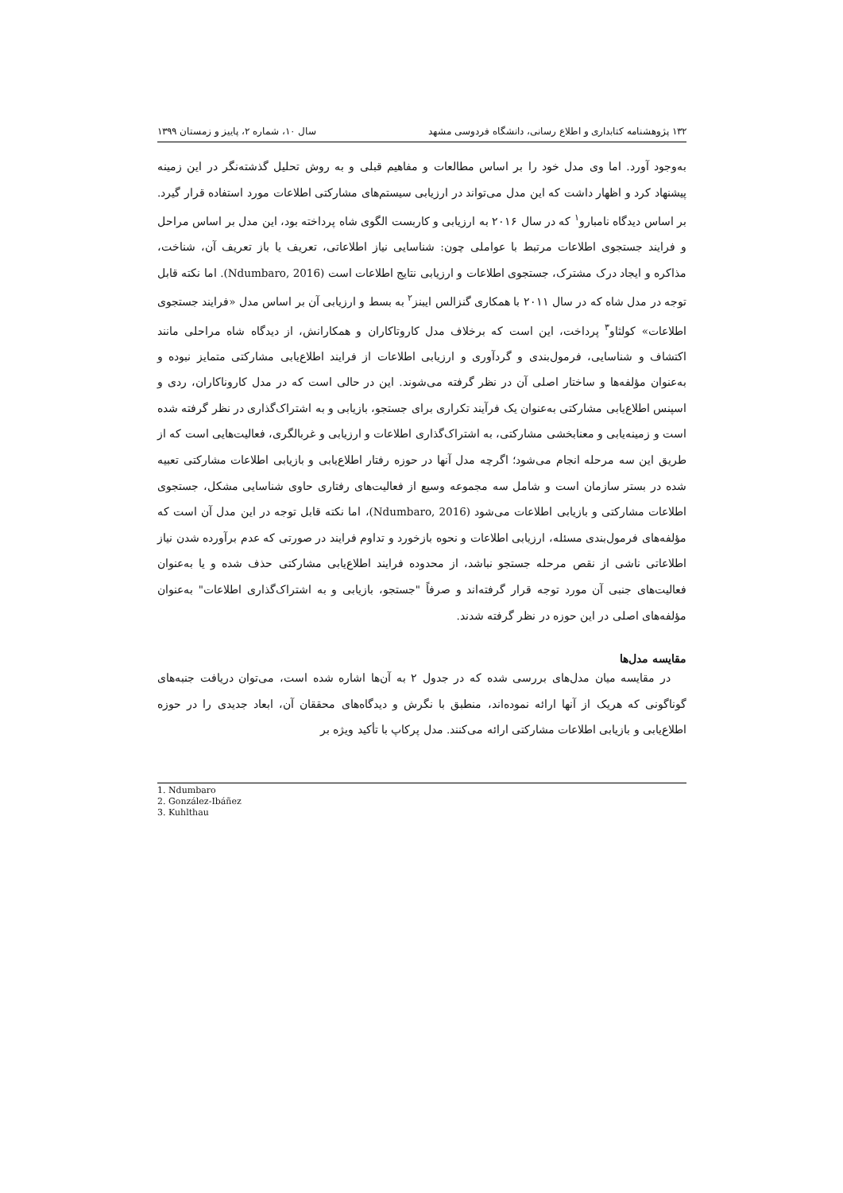۱۳۲ پژوهشنامه کتابداری و اطلاع رسانی، دانشگاه فردوسی مشهد سال ۱۰، شماره ۲، پاییز و زمستان ۱۳۹۹
به‌وجود آورد. اما وی مدل خود را بر اساس مطالعات و مفاهیم قبلی و به روش تحلیل گذشته‌نگر در این زمینه پیشنهاد کرد و اظهار داشت که این مدل می‌تواند در ارزیابی سیستم‌های مشارکتی اطلاعات مورد استفاده قرار گیرد. بر اساس دیدگاه نامبارو<sup>۱</sup> که در سال ۲۰۱۶ به ارزیابی و کاربست الگوی شاه پرداخته بود، این مدل بر اساس مراحل و فرایند جستجوی اطلاعات مرتبط با عواملی چون: شناسایی نیاز اطلاعاتی، تعریف یا باز تعریف آن، شناخت، مذاکره و ایجاد درک مشترک، جستجوی اطلاعات و ارزیابی نتایج اطلاعات است (Ndumbaro, 2016). اما نکته قابل توجه در مدل شاه که در سال ۲۰۱۱ با همکاری گنزالس ایبنز<sup>۲</sup> به بسط و ارزیابی آن بر اساس مدل «فرایند جستجوی اطلاعات» کولثاو<sup>۳</sup> پرداخت، این است که برخلاف مدل کاروتاکاران و همکارانش، از دیدگاه شاه مراحلی مانند اکتشاف و شناسایی، فرمول‌بندی و گردآوری و ارزیابی اطلاعات از فرایند اطلاع‌یابی مشارکتی متمایز نبوده و به‌عنوان مؤلفه‌ها و ساختار اصلی آن در نظر گرفته می‌شوند. این در حالی است که در مدل کاروناکاران، ردی و اسپنس اطلاع‌یابی مشارکتی به‌عنوان یک فرآیند تکراری برای جستجو، بازیابی و به اشتراک‌گذاری در نظر گرفته شده است و زمینه‌یابی و معنابخشی مشارکتی، به اشتراک‌گذاری اطلاعات و ارزیابی و غربالگری، فعالیت‌هایی است که از طریق این سه مرحله انجام می‌شود؛ اگرچه مدل آنها در حوزه رفتار اطلاع‌یابی و بازیابی اطلاعات مشارکتی تعبیه شده در بستر سازمان است و شامل سه مجموعه وسیع از فعالیت‌های رفتاری حاوی شناسایی مشکل، جستجوی اطلاعات مشارکتی و بازیابی اطلاعات می‌شود (Ndumbaro, 2016)، اما نکته قابل توجه در این مدل آن است که مؤلفه‌های فرمول‌بندی مسئله، ارزیابی اطلاعات و نحوه بازخورد و تداوم فرایند در صورتی که عدم برآورده شدن نیاز اطلاعاتی ناشی از نقص مرحله جستجو نباشد، از محدوده فرایند اطلاع‌یابی مشارکتی حذف شده و یا به‌عنوان فعالیت‌های جنبی آن مورد توجه قرار گرفته‌اند و صرفاً "جستجو، بازیابی و به اشتراک‌گذاری اطلاعات" به‌عنوان مؤلفه‌های اصلی در این حوزه در نظر گرفته شدند.
مقایسه مدل‌ها
در مقایسه میان مدل‌های بررسی شده که در جدول ۲ به آن‌ها اشاره شده است، می‌توان دریافت جنبه‌های گوناگونی که هریک از آنها ارائه نموده‌اند، منطبق با نگرش و دیدگاه‌های محققان آن، ابعاد جدیدی را در حوزه اطلاع‌یابی و بازیابی اطلاعات مشارکتی ارائه می‌کنند. مدل پرکاپ با تأکید ویژه بر
1. Ndumbaro
2. González-Ibáñez
3. Kuhlthau